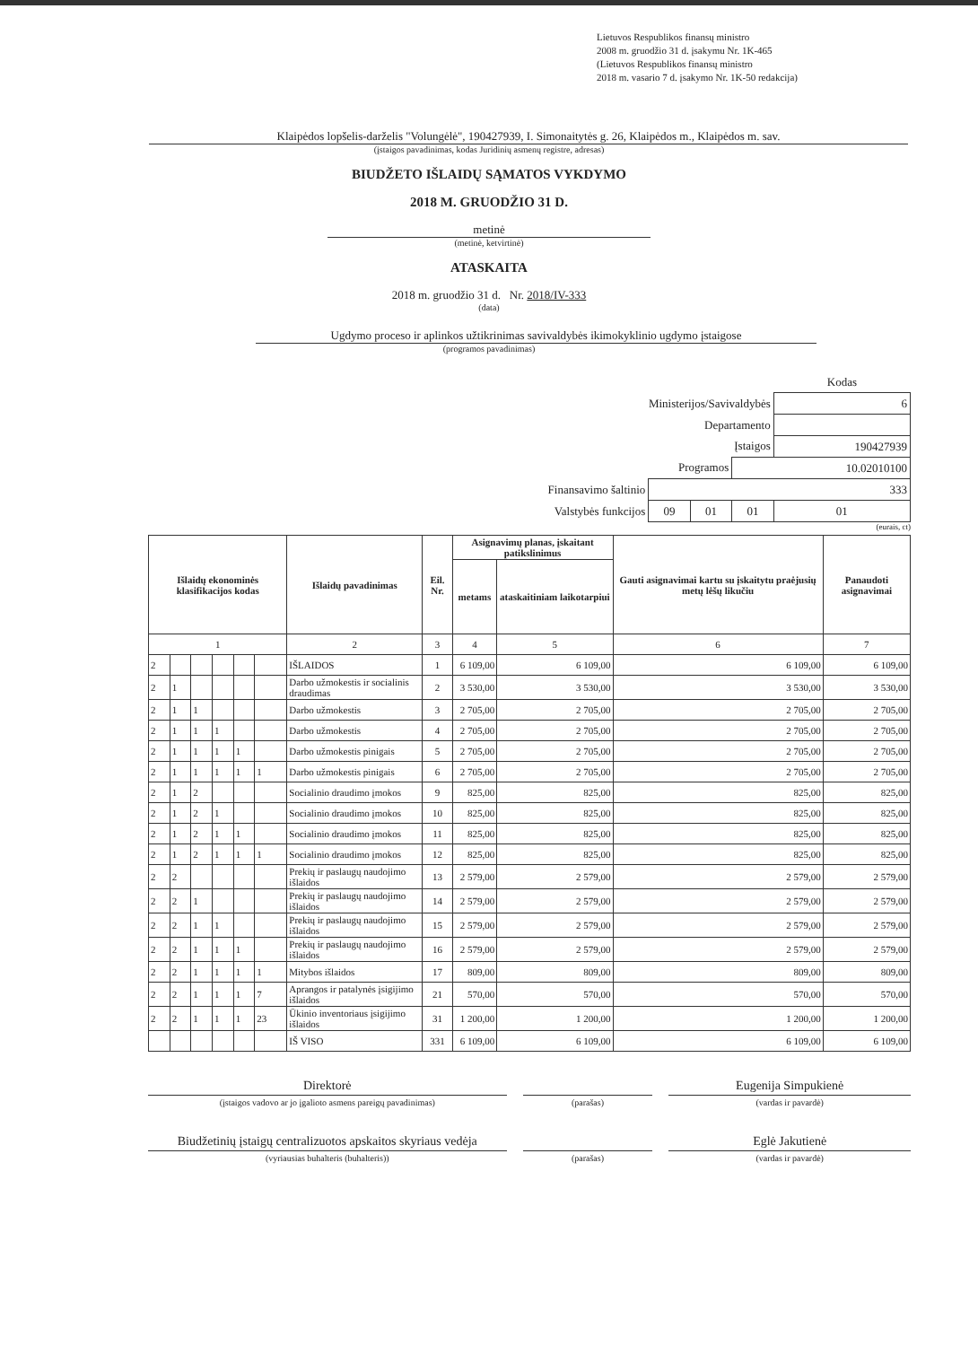Lietuvos Respublikos finansų ministro
2008 m. gruodžio 31 d. įsakymu Nr. 1K-465
(Lietuvos Respublikos finansų ministro
2018 m. vasario 7 d. įsakymo Nr. 1K-50 redakcija)
Klaipėdos lopšelis-darželis "Volungėlė", 190427939, I. Simonaitytės g. 26, Klaipėdos m., Klaipėdos m. sav.
(įstaigos pavadinimas, kodas Juridinių asmenų registre, adresas)
BIUDŽETO IŠLAIDŲ SĄMATOS VYKDYMO
2018 M. GRUODŽIO 31 D.
metinė
(metinė, ketvirtinė)
ATASKAITA
2018 m. gruodžio 31 d. Nr. 2018/IV-333
(data)
Ugdymo proceso ir aplinkos užtikrinimas savivaldybės ikimokyklinio ugdymo įstaigose
(programos pavadinimas)
| | | | | Kodas |
| Ministerijos/Savivaldybės | | | | 6 |
| Departamento | | | | |
| Įstaigos | | | | 190427939 |
| Programos | | | 10.02010100 | |
| Finansavimo šaltinio | 333 | | | |
| Valstybės funkcijos | 09 | 01 | 01 | 01 |
(eurais, ct)
| Išlaidų ekonominės klasifikacijos kodas | | | | | | Išlaidų pavadinimas | Eil. Nr. | Asignavimų planas, įskaitant patikslinimus | | Gauti asignavimai kartu su įskaitytu praėjusių metų lėšų likučiu | Panaudoti asignavimai |
| --- | --- | --- | --- | --- | --- | --- | --- | --- | --- | --- | --- |
| | | | | | | | | metams | ataskaitiniam laikotarpiui | | |
| 1 | | | | | | 2 | 3 | 4 | 5 | 6 | 7 |
| 2 | | | | | | IŠLAIDOS | 1 | 6 109,00 | 6 109,00 | 6 109,00 | 6 109,00 |
| 2 | 1 | | | | | Darbo užmokestis ir socialinis draudimas | 2 | 3 530,00 | 3 530,00 | 3 530,00 | 3 530,00 |
| 2 | 1 | 1 | | | | Darbo užmokestis | 3 | 2 705,00 | 2 705,00 | 2 705,00 | 2 705,00 |
| 2 | 1 | 1 | 1 | | | Darbo užmokestis | 4 | 2 705,00 | 2 705,00 | 2 705,00 | 2 705,00 |
| 2 | 1 | 1 | 1 | 1 | | Darbo užmokestis pinigais | 5 | 2 705,00 | 2 705,00 | 2 705,00 | 2 705,00 |
| 2 | 1 | 1 | 1 | 1 | 1 | Darbo užmokestis pinigais | 6 | 2 705,00 | 2 705,00 | 2 705,00 | 2 705,00 |
| 2 | 1 | 2 | | | | Socialinio draudimo įmokos | 9 | 825,00 | 825,00 | 825,00 | 825,00 |
| 2 | 1 | 2 | 1 | | | Socialinio draudimo įmokos | 10 | 825,00 | 825,00 | 825,00 | 825,00 |
| 2 | 1 | 2 | 1 | 1 | | Socialinio draudimo įmokos | 11 | 825,00 | 825,00 | 825,00 | 825,00 |
| 2 | 1 | 2 | 1 | 1 | 1 | Socialinio draudimo įmokos | 12 | 825,00 | 825,00 | 825,00 | 825,00 |
| 2 | 2 | | | | | Prekių ir paslaugų naudojimo išlaidos | 13 | 2 579,00 | 2 579,00 | 2 579,00 | 2 579,00 |
| 2 | 2 | 1 | | | | Prekių ir paslaugų naudojimo išlaidos | 14 | 2 579,00 | 2 579,00 | 2 579,00 | 2 579,00 |
| 2 | 2 | 1 | 1 | | | Prekių ir paslaugų naudojimo išlaidos | 15 | 2 579,00 | 2 579,00 | 2 579,00 | 2 579,00 |
| 2 | 2 | 1 | 1 | 1 | | Prekių ir paslaugų naudojimo išlaidos | 16 | 2 579,00 | 2 579,00 | 2 579,00 | 2 579,00 |
| 2 | 2 | 1 | 1 | 1 | 1 | Mitybos išlaidos | 17 | 809,00 | 809,00 | 809,00 | 809,00 |
| 2 | 2 | 1 | 1 | 1 | 7 | Aprangos ir patalynės įsigijimo išlaidos | 21 | 570,00 | 570,00 | 570,00 | 570,00 |
| 2 | 2 | 1 | 1 | 1 | 23 | Ūkinio inventoriaus įsigijimo išlaidos | 31 | 1 200,00 | 1 200,00 | 1 200,00 | 1 200,00 |
| | | | | | | IŠ VISO | 331 | 6 109,00 | 6 109,00 | 6 109,00 | 6 109,00 |
Direktorė Eugenija Simpukienė
(įstaigos vadovo ar jo įgalioto asmens pareigų pavadinimas) (parašas) (vardas ir pavardė)
Biudžetinių įstaigų centralizuotos apskaitos skyriaus vedėja
Eglė Jakutienė
(vyriausias buhalteris (buhalteris)) (parašas) (vardas ir pavardė)